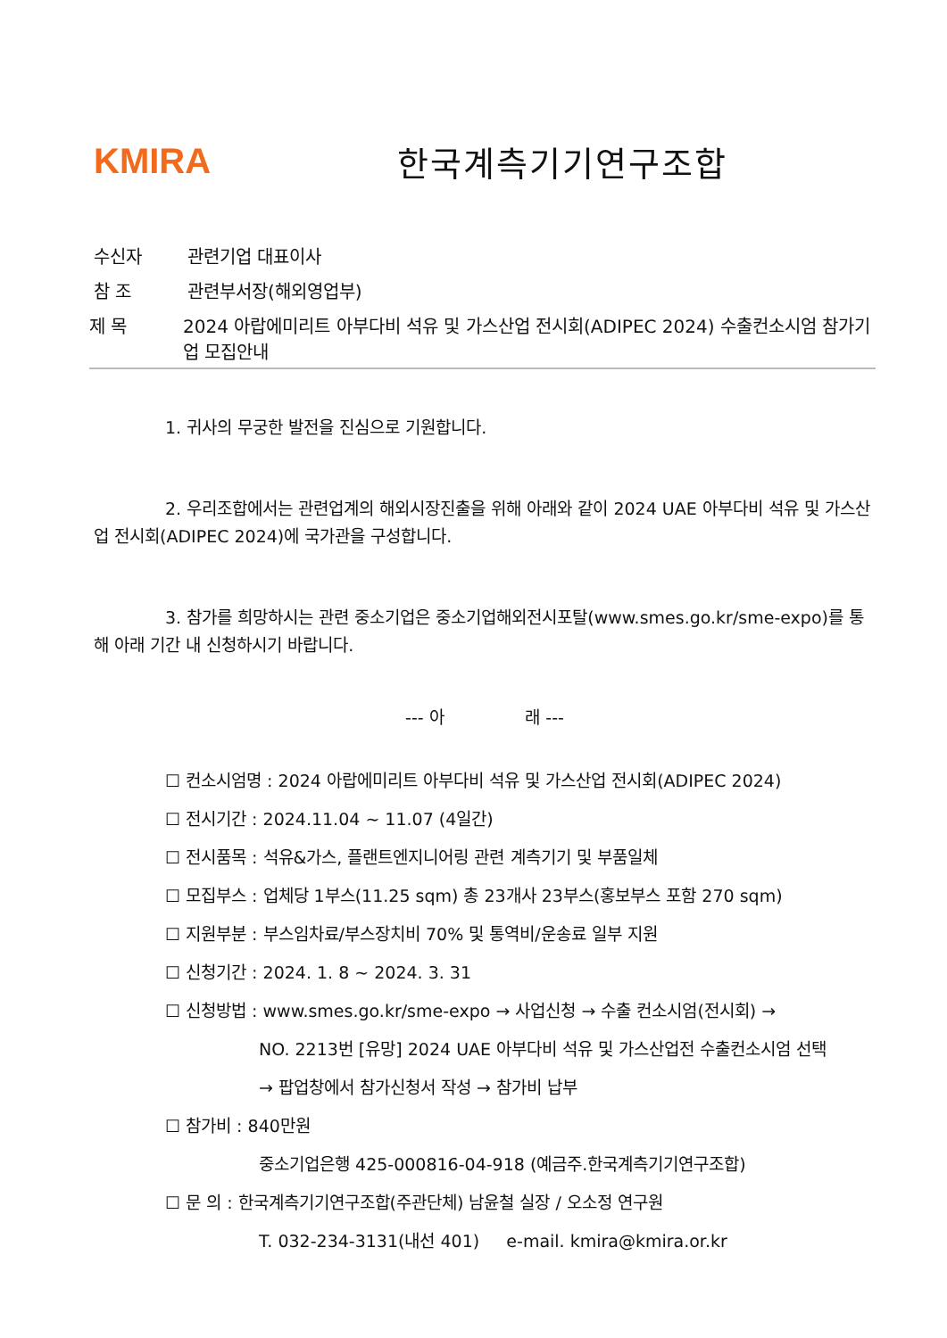KMIRA 한국계측기기연구조합
수신자 관련기업 대표이사
참 조 관련부서장(해외영업부)
제 목 2024 아랍에미리트 아부다비 석유 및 가스산업 전시회(ADIPEC 2024) 수출컨소시엄 참가기업 모집안내
1. 귀사의 무궁한 발전을 진심으로 기원합니다.
2. 우리조합에서는 관련업계의 해외시장진출을 위해 아래와 같이 2024 UAE 아부다비 석유 및 가스산업 전시회(ADIPEC 2024)에 국가관을 구성합니다.
3. 참가를 희망하시는 관련 중소기업은 중소기업해외전시포탈(www.smes.go.kr/sme-expo)를 통해 아래 기간 내 신청하시기 바랍니다.
--- 아 래 ---
☐ 컨소시엄명 : 2024 아랍에미리트 아부다비 석유 및 가스산업 전시회(ADIPEC 2024)
☐ 전시기간 : 2024.11.04 ~ 11.07 (4일간)
☐ 전시품목 : 석유&가스, 플랜트엔지니어링 관련 계측기기 및 부품일체
☐ 모집부스 : 업체당 1부스(11.25 sqm) 총 23개사 23부스(홍보부스 포함 270 sqm)
☐ 지원부분 : 부스임차료/부스장치비 70% 및 통역비/운송료 일부 지원
☐ 신청기간 : 2024. 1. 8 ~ 2024. 3. 31
☐ 신청방법 : www.smes.go.kr/sme-expo → 사업신청 → 수출 컨소시엄(전시회) →
NO. 2213번 [유망] 2024 UAE 아부다비 석유 및 가스산업전 수출컨소시엄 선택
→ 팝업창에서 참가신청서 작성 → 참가비 납부
☐ 참가비 : 840만원
중소기업은행 425-000816-04-918 (예금주.한국계측기기연구조합)
☐ 문 의 : 한국계측기기연구조합(주관단체) 남윤철 실장 / 오소정 연구원
T. 032-234-3131(내선 401) e-mail. kmira@kmira.or.kr